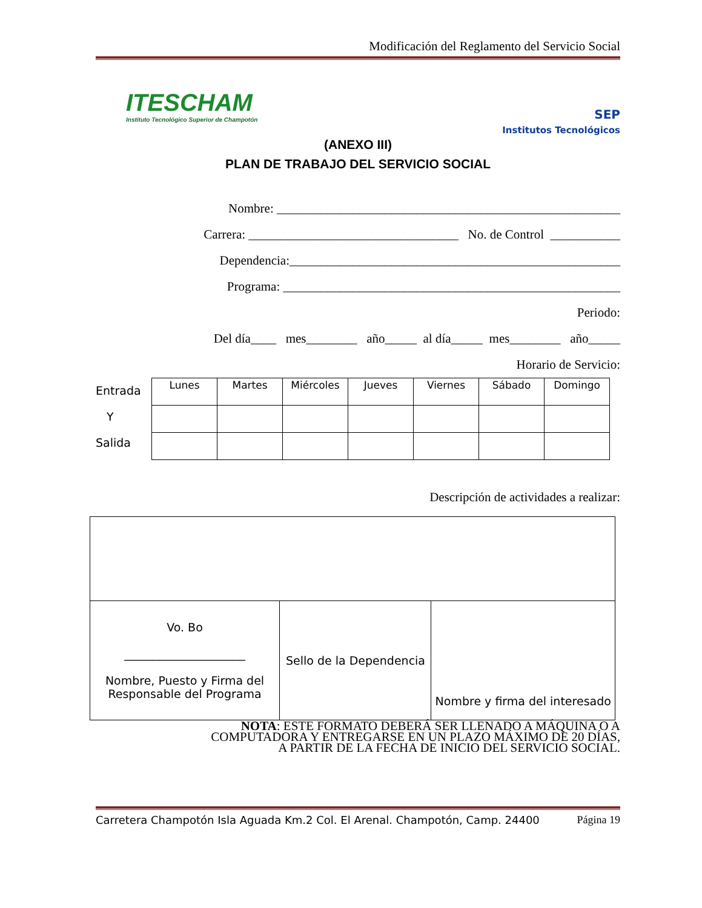Modificación del Reglamento del Servicio Social
ITESCHAM
Instituto Tecnológico Superior de Champotón
SEP
Institutos Tecnológicos
(ANEXO III)
PLAN DE TRABAJO DEL SERVICIO SOCIAL
Nombre: ______________________________________________________
Carrera: _________________________________ No. de Control ___________
Dependencia:____________________________________________________
Programa: _____________________________________________________
Periodo:
Del día____ mes________ año_____ al día_____ mes________ año_____
Horario de Servicio:
Entrada
Y
Salida
| Lunes | Martes | Miércoles | Jueves | Viernes | Sábado | Domingo |
Descripción de actividades a realizar:
| Vo. Bo _____________________ Nombre, Puesto y Firma del Responsable del Programa | Sello de la Dependencia | Nombre y firma del interesado |
NOTA: ESTE FORMATO DEBERÁ SER LLENADO A MÁQUINA O A
COMPUTADORA Y ENTREGARSE EN UN PLAZO MÁXIMO DE 20 DÍAS,
A PARTIR DE LA FECHA DE INICIO DEL SERVICIO SOCIAL.
Carretera Champotón Isla Aguada Km.2 Col. El Arenal. Champotón, Camp. 24400 Página 19